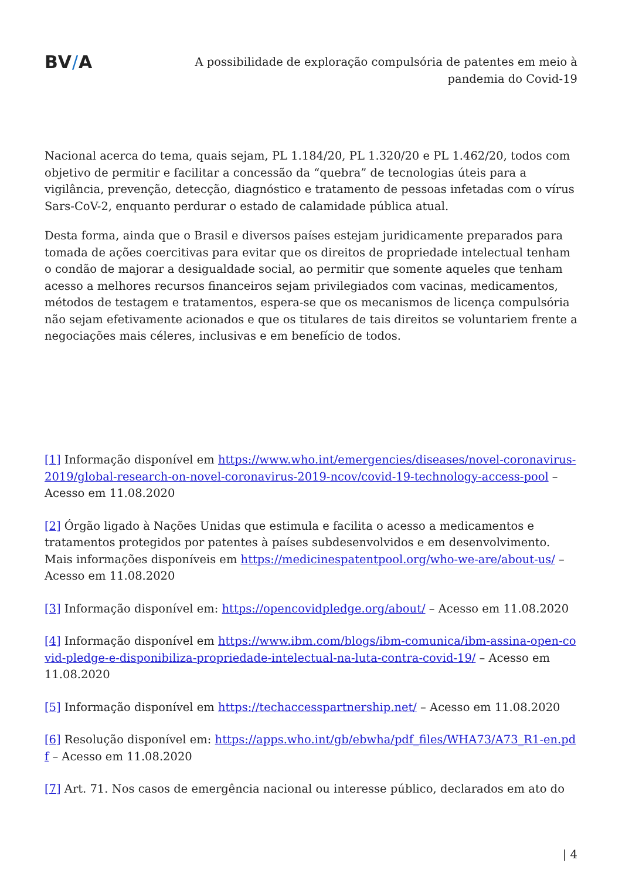BV/A
A possibilidade de exploração compulsória de patentes em meio à pandemia do Covid-19
Nacional acerca do tema, quais sejam, PL 1.184/20, PL 1.320/20 e PL 1.462/20, todos com objetivo de permitir e facilitar a concessão da “quebra” de tecnologias úteis para a vigilância, prevenção, detecção, diagnóstico e tratamento de pessoas infetadas com o vírus Sars-CoV-2, enquanto perdurar o estado de calamidade pública atual.
Desta forma, ainda que o Brasil e diversos países estejam juridicamente preparados para tomada de ações coercitivas para evitar que os direitos de propriedade intelectual tenham o condão de majorar a desigualdade social, ao permitir que somente aqueles que tenham acesso a melhores recursos financeiros sejam privilegiados com vacinas, medicamentos, métodos de testagem e tratamentos, espera-se que os mecanismos de licença compulsória não sejam efetivamente acionados e que os titulares de tais direitos se voluntariem frente a negociações mais céleres, inclusivas e em benefício de todos.
[1] Informação disponível em https://www.who.int/emergencies/diseases/novel-coronavirus-2019/global-research-on-novel-coronavirus-2019-ncov/covid-19-technology-access-pool – Acesso em 11.08.2020
[2] Órgão ligado à Nações Unidas que estimula e facilita o acesso a medicamentos e tratamentos protegidos por patentes à países subdesenvolvidos e em desenvolvimento. Mais informações disponíveis em https://medicinespatentpool.org/who-we-are/about-us/ – Acesso em 11.08.2020
[3] Informação disponível em: https://opencovidpledge.org/about/ – Acesso em 11.08.2020
[4] Informação disponível em https://www.ibm.com/blogs/ibm-comunica/ibm-assina-open-covid-pledge-e-disponibiliza-propriedade-intelectual-na-luta-contra-covid-19/ – Acesso em 11.08.2020
[5] Informação disponível em https://techaccesspartnership.net/ – Acesso em 11.08.2020
[6] Resolução disponível em: https://apps.who.int/gb/ebwha/pdf_files/WHA73/A73_R1-en.pdf – Acesso em 11.08.2020
[7] Art. 71. Nos casos de emergência nacional ou interesse público, declarados em ato do
| 4